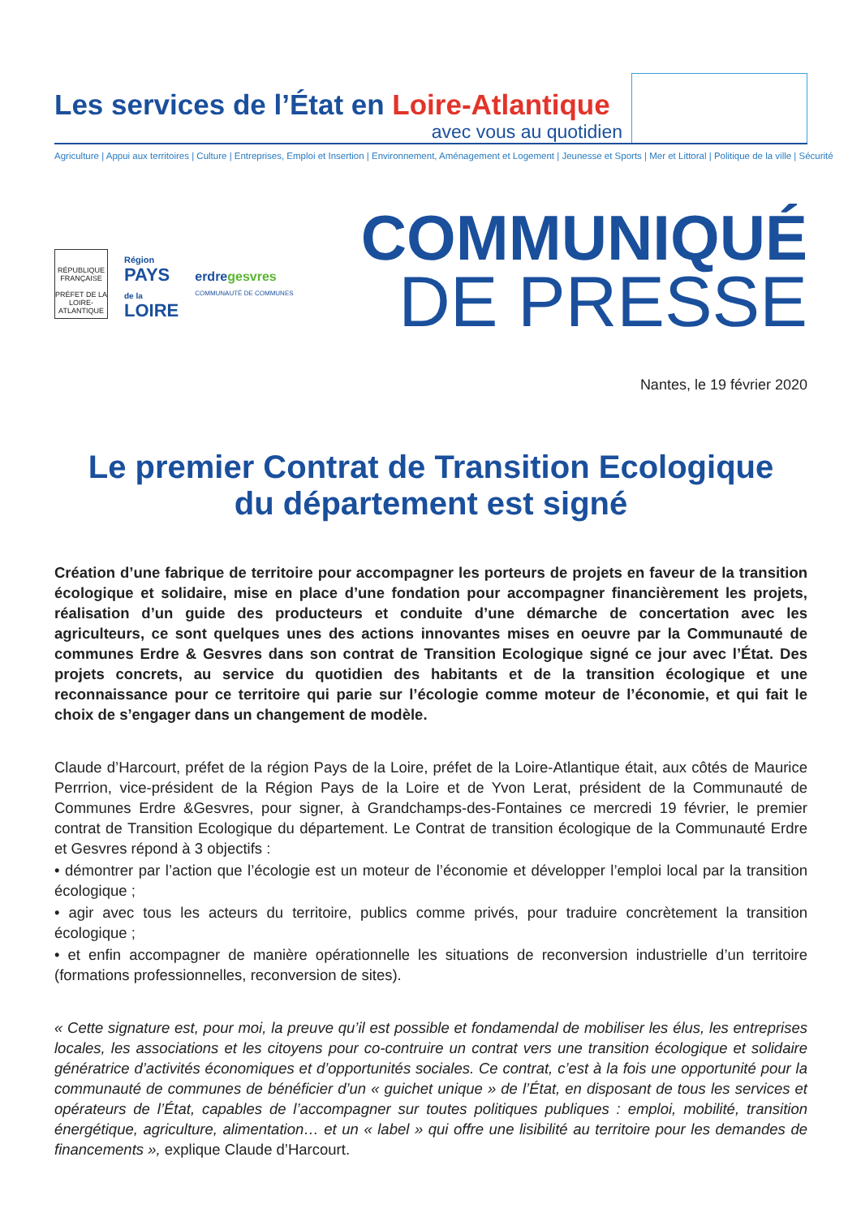Les services de l’État en Loire-Atlantique
avec vous au quotidien
Agriculture | Appui aux territoires | Culture | Entreprises, Emploi et Insertion | Environnement, Aménagement et Logement | Jeunesse et Sports | Mer et Littoral | Politique de la ville | Sécurité
RÉPUBLIQUE FRANÇAISE
PRÉFET DE LA LOIRE-ATLANTIQUE
Région
PAYS
de la
LOIRE
erdregesvres
COMMUNAUTÉ DE COMMUNES
COMMUNIQUÉ
DE PRESSE
Nantes, le 19 février 2020
Le premier Contrat de Transition Ecologique
du département est signé
Création d’une fabrique de territoire pour accompagner les porteurs de projets en faveur de la transition écologique et solidaire, mise en place d’une fondation pour accompagner financièrement les projets, réalisation d’un guide des producteurs et conduite d’une démarche de concertation avec les agriculteurs, ce sont quelques unes des actions innovantes mises en oeuvre par la Communauté de communes Erdre & Gesvres dans son contrat de Transition Ecologique signé ce jour avec l’État. Des projets concrets, au service du quotidien des habitants et de la transition écologique et une reconnaissance pour ce territoire qui parie sur l’écologie comme moteur de l’économie, et qui fait le choix de s’engager dans un changement de modèle.
Claude d’Harcourt, préfet de la région Pays de la Loire, préfet de la Loire-Atlantique était, aux côtés de Maurice Perrrion, vice-président de la Région Pays de la Loire et de Yvon Lerat, président de la Communauté de Communes Erdre &Gesvres, pour signer, à Grandchamps-des-Fontaines ce mercredi 19 février, le premier contrat de Transition Ecologique du département. Le Contrat de transition écologique de la Communauté Erdre et Gesvres répond à 3 objectifs :
• démontrer par l’action que l’écologie est un moteur de l’économie et développer l’emploi local par la transition écologique ;
• agir avec tous les acteurs du territoire, publics comme privés, pour traduire concrètement la transition écologique ;
• et enfin accompagner de manière opérationnelle les situations de reconversion industrielle d’un territoire (formations professionnelles, reconversion de sites).
« Cette signature est, pour moi, la preuve qu’il est possible et fondamendal de mobiliser les élus, les entreprises locales, les associations et les citoyens pour co-contruire un contrat vers une transition écologique et solidaire génératrice d’activités économiques et d’opportunités sociales. Ce contrat, c’est à la fois une opportunité pour la communauté de communes de bénéficier d’un « guichet unique » de l’État, en disposant de tous les services et opérateurs de l’État, capables de l’accompagner sur toutes politiques publiques : emploi, mobilité, transition énergétique, agriculture, alimentation… et un « label » qui offre une lisibilité au territoire pour les demandes de financements », explique Claude d’Harcourt.